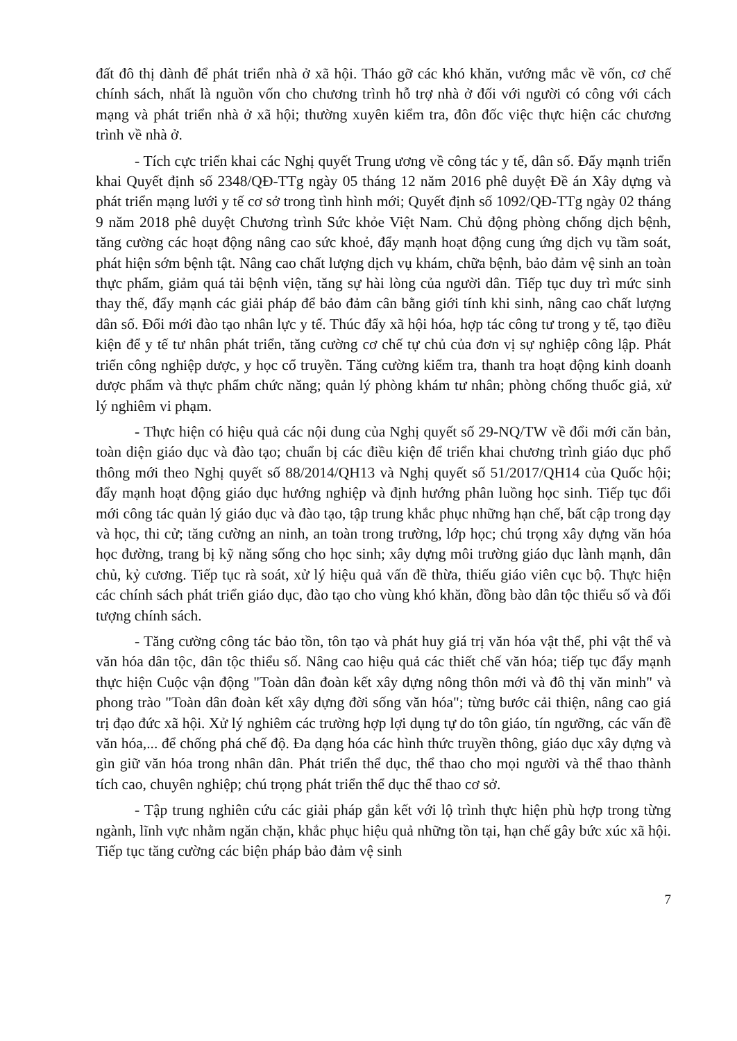đất đô thị dành để phát triển nhà ở xã hội. Tháo gỡ các khó khăn, vướng mắc về vốn, cơ chế chính sách, nhất là nguồn vốn cho chương trình hỗ trợ nhà ở đối với người có công với cách mạng và phát triển nhà ở xã hội; thường xuyên kiểm tra, đôn đốc việc thực hiện các chương trình về nhà ở.
- Tích cực triển khai các Nghị quyết Trung ương về công tác y tế, dân số. Đẩy mạnh triển khai Quyết định số 2348/QĐ-TTg ngày 05 tháng 12 năm 2016 phê duyệt Đề án Xây dựng và phát triển mạng lưới y tế cơ sở trong tình hình mới; Quyết định số 1092/QĐ-TTg ngày 02 tháng 9 năm 2018 phê duyệt Chương trình Sức khỏe Việt Nam. Chủ động phòng chống dịch bệnh, tăng cường các hoạt động nâng cao sức khoẻ, đẩy mạnh hoạt động cung ứng dịch vụ tầm soát, phát hiện sớm bệnh tật. Nâng cao chất lượng dịch vụ khám, chữa bệnh, bảo đảm vệ sinh an toàn thực phẩm, giảm quá tải bệnh viện, tăng sự hài lòng của người dân. Tiếp tục duy trì mức sinh thay thế, đẩy mạnh các giải pháp để bảo đảm cân bằng giới tính khi sinh, nâng cao chất lượng dân số. Đổi mới đào tạo nhân lực y tế. Thúc đẩy xã hội hóa, hợp tác công tư trong y tế, tạo điều kiện để y tế tư nhân phát triển, tăng cường cơ chế tự chủ của đơn vị sự nghiệp công lập. Phát triển công nghiệp dược, y học cổ truyền. Tăng cường kiểm tra, thanh tra hoạt động kinh doanh dược phẩm và thực phẩm chức năng; quản lý phòng khám tư nhân; phòng chống thuốc giả, xử lý nghiêm vi phạm.
- Thực hiện có hiệu quả các nội dung của Nghị quyết số 29-NQ/TW về đổi mới căn bản, toàn diện giáo dục và đào tạo; chuẩn bị các điều kiện để triển khai chương trình giáo dục phổ thông mới theo Nghị quyết số 88/2014/QH13 và Nghị quyết số 51/2017/QH14 của Quốc hội; đẩy mạnh hoạt động giáo dục hướng nghiệp và định hướng phân luồng học sinh. Tiếp tục đổi mới công tác quản lý giáo dục và đào tạo, tập trung khắc phục những hạn chế, bất cập trong dạy và học, thi cử; tăng cường an ninh, an toàn trong trường, lớp học; chú trọng xây dựng văn hóa học đường, trang bị kỹ năng sống cho học sinh; xây dựng môi trường giáo dục lành mạnh, dân chủ, kỷ cương. Tiếp tục rà soát, xử lý hiệu quả vấn đề thừa, thiếu giáo viên cục bộ. Thực hiện các chính sách phát triển giáo dục, đào tạo cho vùng khó khăn, đồng bào dân tộc thiểu số và đối tượng chính sách.
- Tăng cường công tác bảo tồn, tôn tạo và phát huy giá trị văn hóa vật thể, phi vật thể và văn hóa dân tộc, dân tộc thiểu số. Nâng cao hiệu quả các thiết chế văn hóa; tiếp tục đẩy mạnh thực hiện Cuộc vận động "Toàn dân đoàn kết xây dựng nông thôn mới và đô thị văn minh" và phong trào "Toàn dân đoàn kết xây dựng đời sống văn hóa"; từng bước cải thiện, nâng cao giá trị đạo đức xã hội. Xử lý nghiêm các trường hợp lợi dụng tự do tôn giáo, tín ngưỡng, các vấn đề văn hóa,... để chống phá chế độ. Đa dạng hóa các hình thức truyền thông, giáo dục xây dựng và gìn giữ văn hóa trong nhân dân. Phát triển thể dục, thể thao cho mọi người và thể thao thành tích cao, chuyên nghiệp; chú trọng phát triển thể dục thể thao cơ sở.
- Tập trung nghiên cứu các giải pháp gắn kết với lộ trình thực hiện phù hợp trong từng ngành, lĩnh vực nhằm ngăn chặn, khắc phục hiệu quả những tồn tại, hạn chế gây bức xúc xã hội. Tiếp tục tăng cường các biện pháp bảo đảm vệ sinh
7